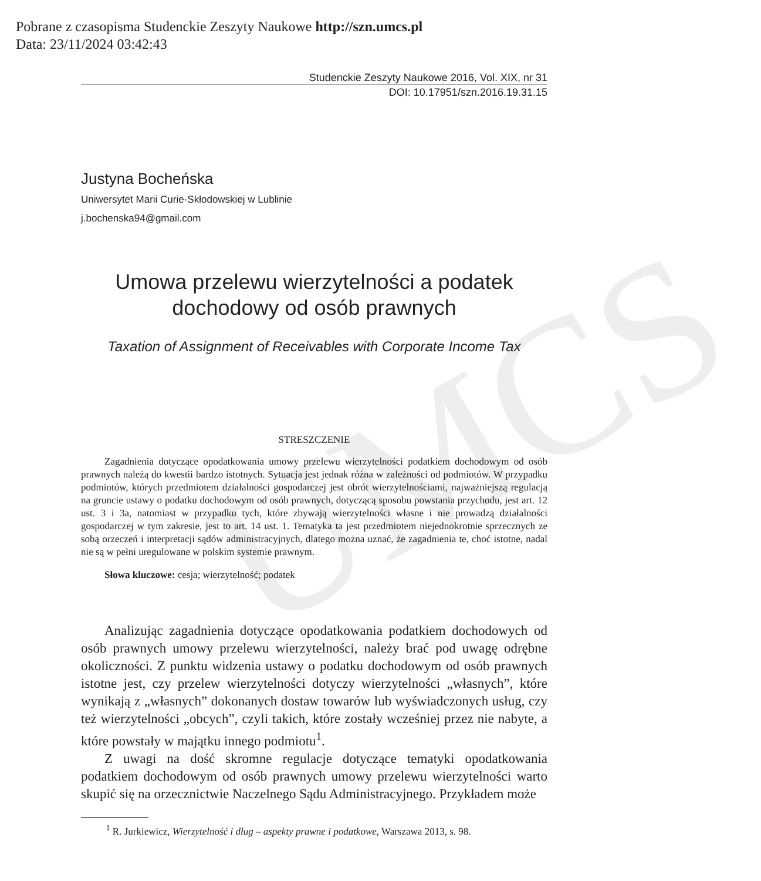Pobrane z czasopisma Studenckie Zeszyty Naukowe http://szn.umcs.pl
Data: 23/11/2024 03:42:43
UMCS
Studenckie Zeszyty Naukowe 2016, Vol. XIX, nr 31
DOI: 10.17951/szn.2016.19.31.15
Justyna Bocheńska
Uniwersytet Marii Curie-Skłodowskiej w Lublinie
j.bochenska94@gmail.com
Umowa przelewu wierzytelności a podatek
dochodowy od osób prawnych
Taxation of Assignment of Receivables with Corporate Income Tax
STRESZCZENIE
Zagadnienia dotyczące opodatkowania umowy przelewu wierzytelności podatkiem dochodowym od osób prawnych należą do kwestii bardzo istotnych. Sytuacja jest jednak różna w zależności od podmiotów. W przypadku podmiotów, których przedmiotem działalności gospodarczej jest obrót wierzytelnościami, najważniejszą regulacją na gruncie ustawy o podatku dochodowym od osób prawnych, dotyczącą sposobu powstania przychodu, jest art. 12 ust. 3 i 3a, natomiast w przypadku tych, które zbywają wierzytelności własne i nie prowadzą działalności gospodarczej w tym zakresie, jest to art. 14 ust. 1. Tematyka ta jest przedmiotem niejednokrotnie sprzecznych ze sobą orzeczeń i interpretacji sądów administracyjnych, dlatego można uznać, że zagadnienia te, choć istotne, nadal nie są w pełni uregulowane w polskim systemie prawnym.
Słowa kluczowe: cesja; wierzytelność; podatek
Analizując zagadnienia dotyczące opodatkowania podatkiem dochodowych od osób prawnych umowy przelewu wierzytelności, należy brać pod uwagę odrębne okoliczności. Z punktu widzenia ustawy o podatku dochodowym od osób prawnych istotne jest, czy przelew wierzytelności dotyczy wierzytelności „własnych”, które wynikają z „własnych” dokonanych dostaw towarów lub wyświadczonych usług, czy też wierzytelności „obcych”, czyli takich, które zostały wcześniej przez nie nabyte, a które powstały w majątku innego podmiotu<sup>1</sup>.
Z uwagi na dość skromne regulacje dotyczące tematyki opodatkowania podatkiem dochodowym od osób prawnych umowy przelewu wierzytelności warto skupić się na orzecznictwie Naczelnego Sądu Administracyjnego. Przykładem może
<sup>1</sup> R. Jurkiewicz, Wierzytelność i dług – aspekty prawne i podatkowe, Warszawa 2013, s. 98.